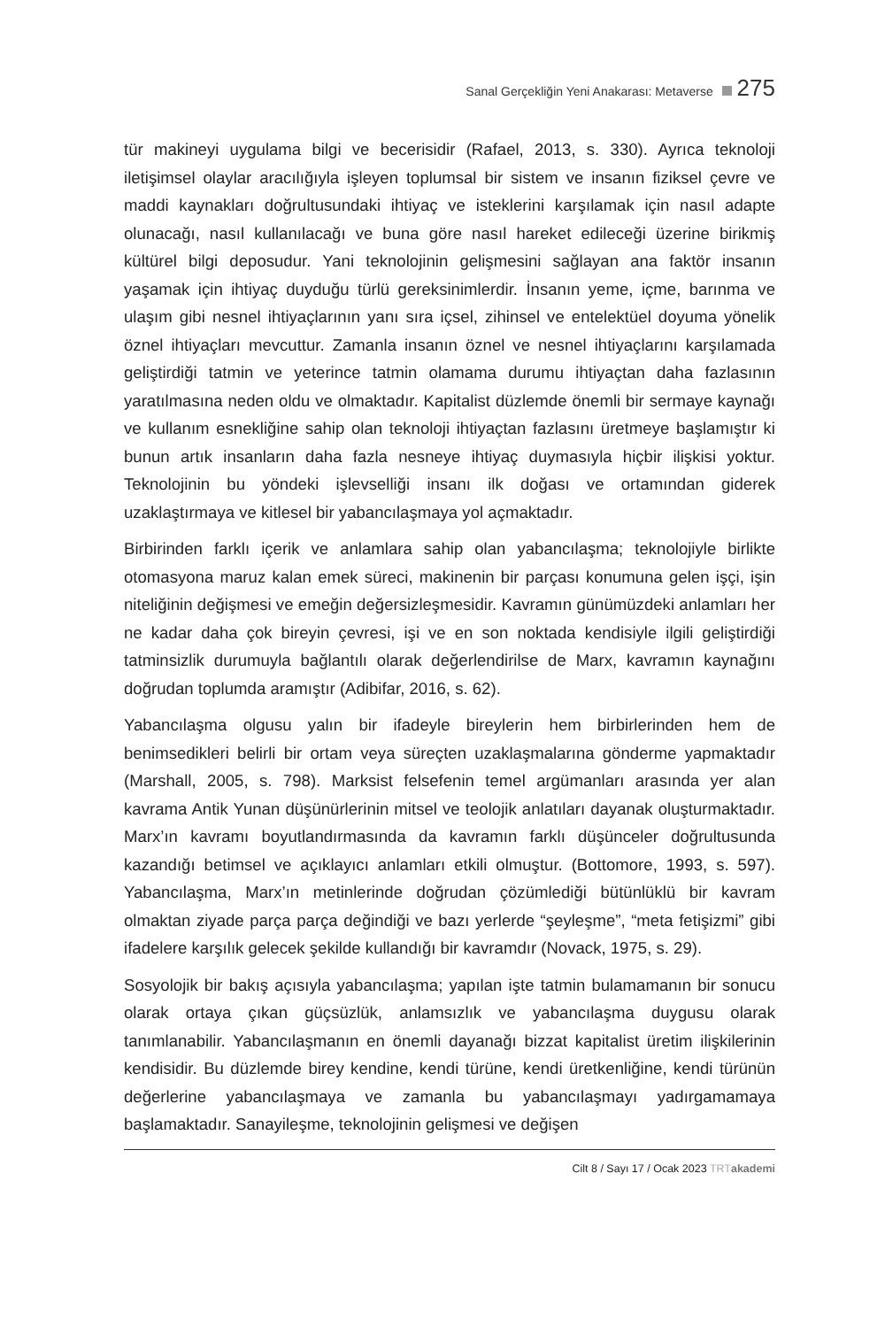Sanal Gerçekliğin Yeni Anakarası: Metaverse 275
tür makineyi uygulama bilgi ve becerisidir (Rafael, 2013, s. 330). Ayrıca teknoloji iletişimsel olaylar aracılığıyla işleyen toplumsal bir sistem ve insanın fiziksel çevre ve maddi kaynakları doğrultusundaki ihtiyaç ve isteklerini karşılamak için nasıl adapte olunacağı, nasıl kullanılacağı ve buna göre nasıl hareket edileceği üzerine birikmiş kültürel bilgi deposudur. Yani teknolojinin gelişmesini sağlayan ana faktör insanın yaşamak için ihtiyaç duyduğu türlü gereksinimlerdir. İnsanın yeme, içme, barınma ve ulaşım gibi nesnel ihtiyaçlarının yanı sıra içsel, zihinsel ve entelektüel doyuma yönelik öznel ihtiyaçları mevcuttur. Zamanla insanın öznel ve nesnel ihtiyaçlarını karşılamada geliştirdiği tatmin ve yeterince tatmin olamama durumu ihtiyaçtan daha fazlasının yaratılmasına neden oldu ve olmaktadır. Kapitalist düzlemde önemli bir sermaye kaynağı ve kullanım esnekliğine sahip olan teknoloji ihtiyaçtan fazlasını üretmeye başlamıştır ki bunun artık insanların daha fazla nesneye ihtiyaç duymasıyla hiçbir ilişkisi yoktur. Teknolojinin bu yöndeki işlevselliği insanı ilk doğası ve ortamından giderek uzaklaştırmaya ve kitlesel bir yabancılaşmaya yol açmaktadır.
Birbirinden farklı içerik ve anlamlara sahip olan yabancılaşma; teknolojiyle birlikte otomasyona maruz kalan emek süreci, makinenin bir parçası konumuna gelen işçi, işin niteliğinin değişmesi ve emeğin değersizleşmesidir. Kavramın günümüzdeki anlamları her ne kadar daha çok bireyin çevresi, işi ve en son noktada kendisiyle ilgili geliştirdiği tatminsizlik durumuyla bağlantılı olarak değerlendirilse de Marx, kavramın kaynağını doğrudan toplumda aramıştır (Adibifar, 2016, s. 62).
Yabancılaşma olgusu yalın bir ifadeyle bireylerin hem birbirlerinden hem de benimsedikleri belirli bir ortam veya süreçten uzaklaşmalarına gönderme yapmaktadır (Marshall, 2005, s. 798). Marksist felsefenin temel argümanları arasında yer alan kavrama Antik Yunan düşünürlerinin mitsel ve teolojik anlatıları dayanak oluşturmaktadır. Marx’ın kavramı boyutlandırmasında da kavramın farklı düşünceler doğrultusunda kazandığı betimsel ve açıklayıcı anlamları etkili olmuştur. (Bottomore, 1993, s. 597). Yabancılaşma, Marx’ın metinlerinde doğrudan çözümlediği bütünlüklü bir kavram olmaktan ziyade parça parça değindiği ve bazı yerlerde “şeyleşme”, “meta fetişizmi” gibi ifadelere karşılık gelecek şekilde kullandığı bir kavramdır (Novack, 1975, s. 29).
Sosyolojik bir bakış açısıyla yabancılaşma; yapılan işte tatmin bulamamanın bir sonucu olarak ortaya çıkan güçsüzlük, anlamsızlık ve yabancılaşma duygusu olarak tanımlanabilir. Yabancılaşmanın en önemli dayanağı bizzat kapitalist üretim ilişkilerinin kendisidir. Bu düzlemde birey kendine, kendi türüne, kendi üretkenliğine, kendi türünün değerlerine yabancılaşmaya ve zamanla bu yabancılaşmayı yadırgamamaya başlamaktadır. Sanayileşme, teknolojinin gelişmesi ve değişen
Cilt 8 / Sayı 17 / Ocak 2023 TRT akademi